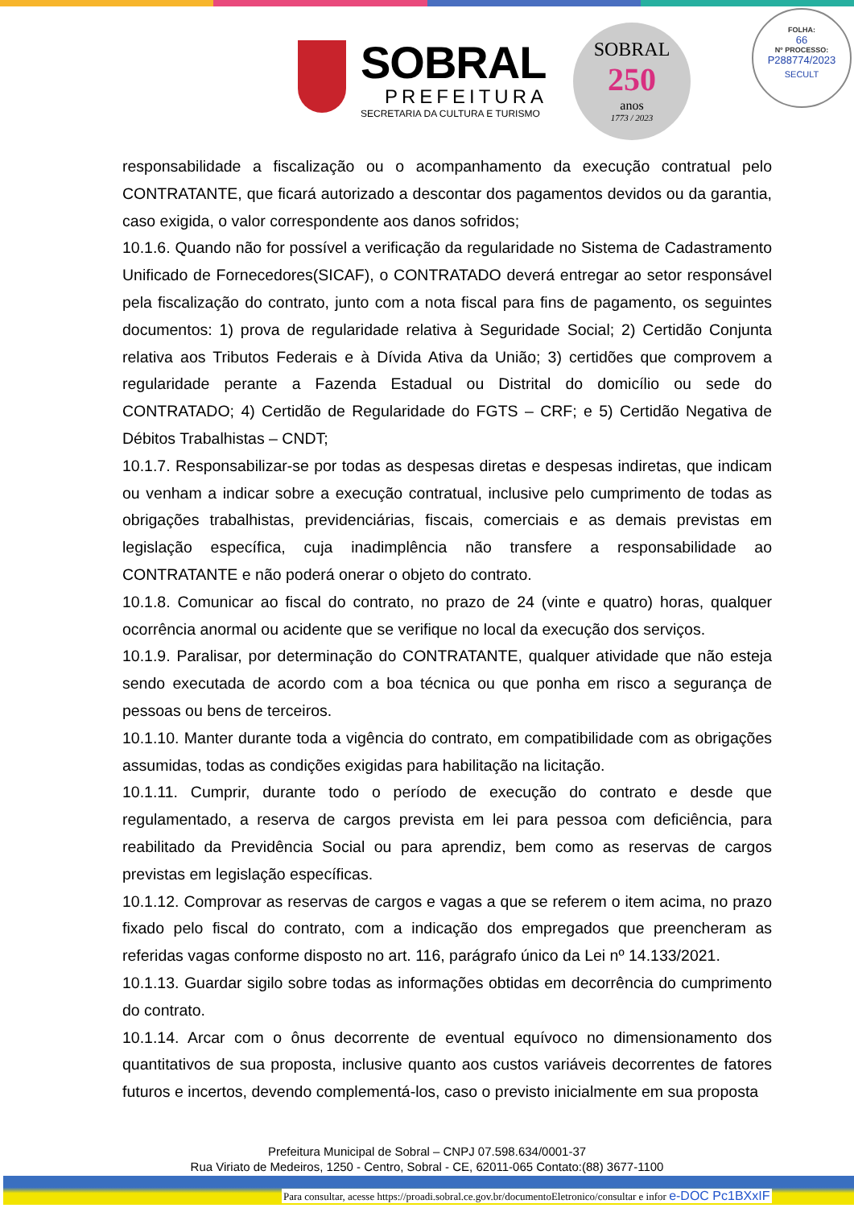SOBRAL
PREFEITURA
SECRETARIA DA CULTURA E TURISMO
SOBRAL
250
anos
1773 / 2023
FOLHA:
66
Nº PROCESSO:
P288774/2023
SECULT
responsabilidade a fiscalização ou o acompanhamento da execução contratual pelo CONTRATANTE, que ficará autorizado a descontar dos pagamentos devidos ou da garantia, caso exigida, o valor correspondente aos danos sofridos;
10.1.6. Quando não for possível a verificação da regularidade no Sistema de Cadastramento Unificado de Fornecedores(SICAF), o CONTRATADO deverá entregar ao setor responsável pela fiscalização do contrato, junto com a nota fiscal para fins de pagamento, os seguintes documentos: 1) prova de regularidade relativa à Seguridade Social; 2) Certidão Conjunta relativa aos Tributos Federais e à Dívida Ativa da União; 3) certidões que comprovem a regularidade perante a Fazenda Estadual ou Distrital do domicílio ou sede do CONTRATADO; 4) Certidão de Regularidade do FGTS – CRF; e 5) Certidão Negativa de Débitos Trabalhistas – CNDT;
10.1.7. Responsabilizar-se por todas as despesas diretas e despesas indiretas, que indicam ou venham a indicar sobre a execução contratual, inclusive pelo cumprimento de todas as obrigações trabalhistas, previdenciárias, fiscais, comerciais e as demais previstas em legislação específica, cuja inadimplência não transfere a responsabilidade ao CONTRATANTE e não poderá onerar o objeto do contrato.
10.1.8. Comunicar ao fiscal do contrato, no prazo de 24 (vinte e quatro) horas, qualquer ocorrência anormal ou acidente que se verifique no local da execução dos serviços.
10.1.9. Paralisar, por determinação do CONTRATANTE, qualquer atividade que não esteja sendo executada de acordo com a boa técnica ou que ponha em risco a segurança de pessoas ou bens de terceiros.
10.1.10. Manter durante toda a vigência do contrato, em compatibilidade com as obrigações assumidas, todas as condições exigidas para habilitação na licitação.
10.1.11. Cumprir, durante todo o período de execução do contrato e desde que regulamentado, a reserva de cargos prevista em lei para pessoa com deficiência, para reabilitado da Previdência Social ou para aprendiz, bem como as reservas de cargos previstas em legislação específicas.
10.1.12. Comprovar as reservas de cargos e vagas a que se referem o item acima, no prazo fixado pelo fiscal do contrato, com a indicação dos empregados que preencheram as referidas vagas conforme disposto no art. 116, parágrafo único da Lei nº 14.133/2021.
10.1.13. Guardar sigilo sobre todas as informações obtidas em decorrência do cumprimento do contrato.
10.1.14. Arcar com o ônus decorrente de eventual equívoco no dimensionamento dos quantitativos de sua proposta, inclusive quanto aos custos variáveis decorrentes de fatores futuros e incertos, devendo complementá-los, caso o previsto inicialmente em sua proposta
Prefeitura Municipal de Sobral – CNPJ 07.598.634/0001-37
Rua Viriato de Medeiros, 1250 - Centro, Sobral - CE, 62011-065 Contato:(88) 3677-1100
Para consultar, acesse https://proadi.sobral.ce.gov.br/documentoEletronico/consultar e infor e-DOC Pc1BXxIF